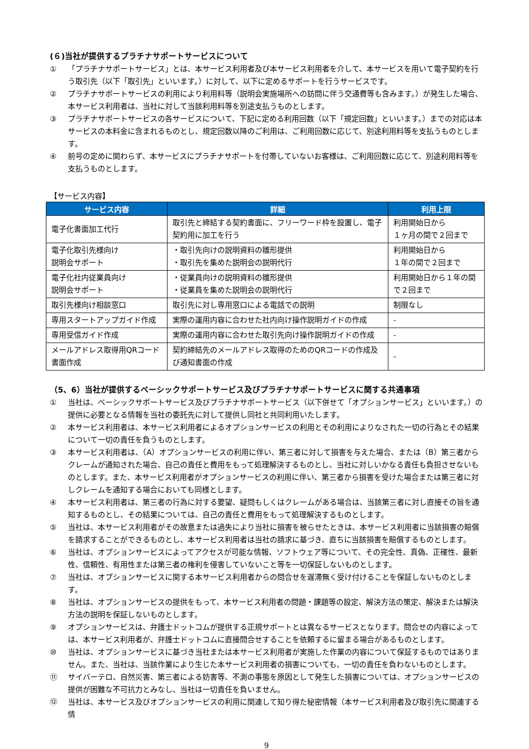(６)当社が提供するプラチナサポートサービスについて
① 「プラチナサポートサービス」とは、本サービス利用者及び本サービス利用者を介して、本サービスを用いて電子契約を行う取引先（以下「取引先」といいます。）に対して、以下に定めるサポートを行うサービスです。
② プラチナサポートサービスの利用により利用料等（説明会実施場所への訪問に伴う交通費等も含みます。）が発生した場合、本サービス利用者は、当社に対して当該利用料等を別途支払うものとします。
③ プラチナサポートサービスの各サービスについて、下記に定める利用回数（以下「規定回数」といいます。）までの対応は本サービスの本料金に含まれるものとし、規定回数以降のご利用は、ご利用回数に応じて、別途利用料等を支払うものとします。
④ 前号の定めに関わらず、本サービスにプラチナサポートを付帯していないお客様は、ご利用回数に応じて、別途利用料等を支払うものとします。
【サービス内容】
| サービス内容 | 詳細 | 利用上限 |
| --- | --- | --- |
| 電子化書面加工代行 | 取引先と締結する契約書面に、フリーワード枠を設置し、電子契約用に加工を行う | 利用開始日から １ヶ月の間で２回まで |
| 電子化取引先様向け 説明会サポート | ・取引先向けの説明資料の雛形提供 ・取引先を集めた説明会の説明代行 | 利用開始日から １年の間で２回まで |
| 電子化社内従業員向け 説明会サポート | ・従業員向けの説明資料の雛形提供 ・従業員を集めた説明会の説明代行 | 利用開始日から１年の間で２回まで |
| 取引先様向け相談窓口 | 取引先に対し専用窓口による電話での説明 | 制限なし |
| 専用スタートアップガイド作成 | 実際の運用内容に合わせた社内向け操作説明ガイドの作成 | - |
| 専用受信ガイド作成 | 実際の運用内容に合わせた取引先向け操作説明ガイドの作成 | - |
| メールアドレス取得用QRコード書面作成 | 契約締結先のメールアドレス取得のためのQRコードの作成及び通知書面の作成 | - |
（5、6）当社が提供するベーシックサポートサービス及びプラチナサポートサービスに関する共通事項
① 当社は、ベーシックサポートサービス及びプラチナサポートサービス（以下併せて「オプションサービス」といいます。）の提供に必要となる情報を当社の委託先に対して提供し同社と共同利用いたします。
② 本サービス利用者は、本サービス利用者によるオプションサービスの利用とその利用によりなされた一切の行為とその結果について一切の責任を負うものとします。
③ 本サービス利用者は、（A）オプションサービスの利用に伴い、第三者に対して損害を与えた場合、または（B）第三者からクレームが通知された場合、自己の責任と費用をもって処理解決するものとし、当社に対しいかなる責任も負担させないものとします。また、本サービス利用者がオプションサービスの利用に伴い、第三者から損害を受けた場合または第三者に対しクレームを通知する場合においても同様とします。
④ 本サービス利用者は、第三者の行為に対する要望、疑問もしくはクレームがある場合は、当該第三者に対し直接その旨を通知するものとし、その結果については、自己の責任と費用をもって処理解決するものとします。
⑤ 当社は、本サービス利用者がその故意または過失により当社に損害を被らせたときは、本サービス利用者に当該損害の賠償を請求することができるものとし、本サービス利用者は当社の請求に基づき、直ちに当該損害を賠償するものとします。
⑥ 当社は、オプションサービスによってアクセスが可能な情報、ソフトウェア等について、その完全性、真偽、正確性、最新性、信頼性、有用性または第三者の権利を侵害していないこと等を一切保証しないものとします。
⑦ 当社は、オプションサービスに関する本サービス利用者からの問合せを遅滞無く受け付けることを保証しないものとします。
⑧ 当社は、オプションサービスの提供をもって、本サービス利用者の問題・課題等の設定、解決方法の策定、解決または解決方法の説明を保証しないものとします。
⑨ オプションサービスは、弁護士ドットコムが提供する正規サポートとは異なるサービスとなります。問合せの内容によっては、本サービス利用者が、弁護士ドットコムに直接問合せすることを依頼するに留まる場合があるものとします。
⑩ 当社は、オプションサービスに基づき当社または本サービス利用者が実施した作業の内容について保証するものではありません。また、当社は、当該作業により生じた本サービス利用者の損害についても、一切の責任を負わないものとします。
⑪ サイバーテロ、自然災害、第三者による妨害等、不測の事態を原因として発生した損害については、オプションサービスの提供が困難な不可抗力とみなし、当社は一切責任を負いません。
⑫ 当社は、本サービス及びオプションサービスの利用に関連して知り得た秘密情報（本サービス利用者及び取引先に関連する情
9